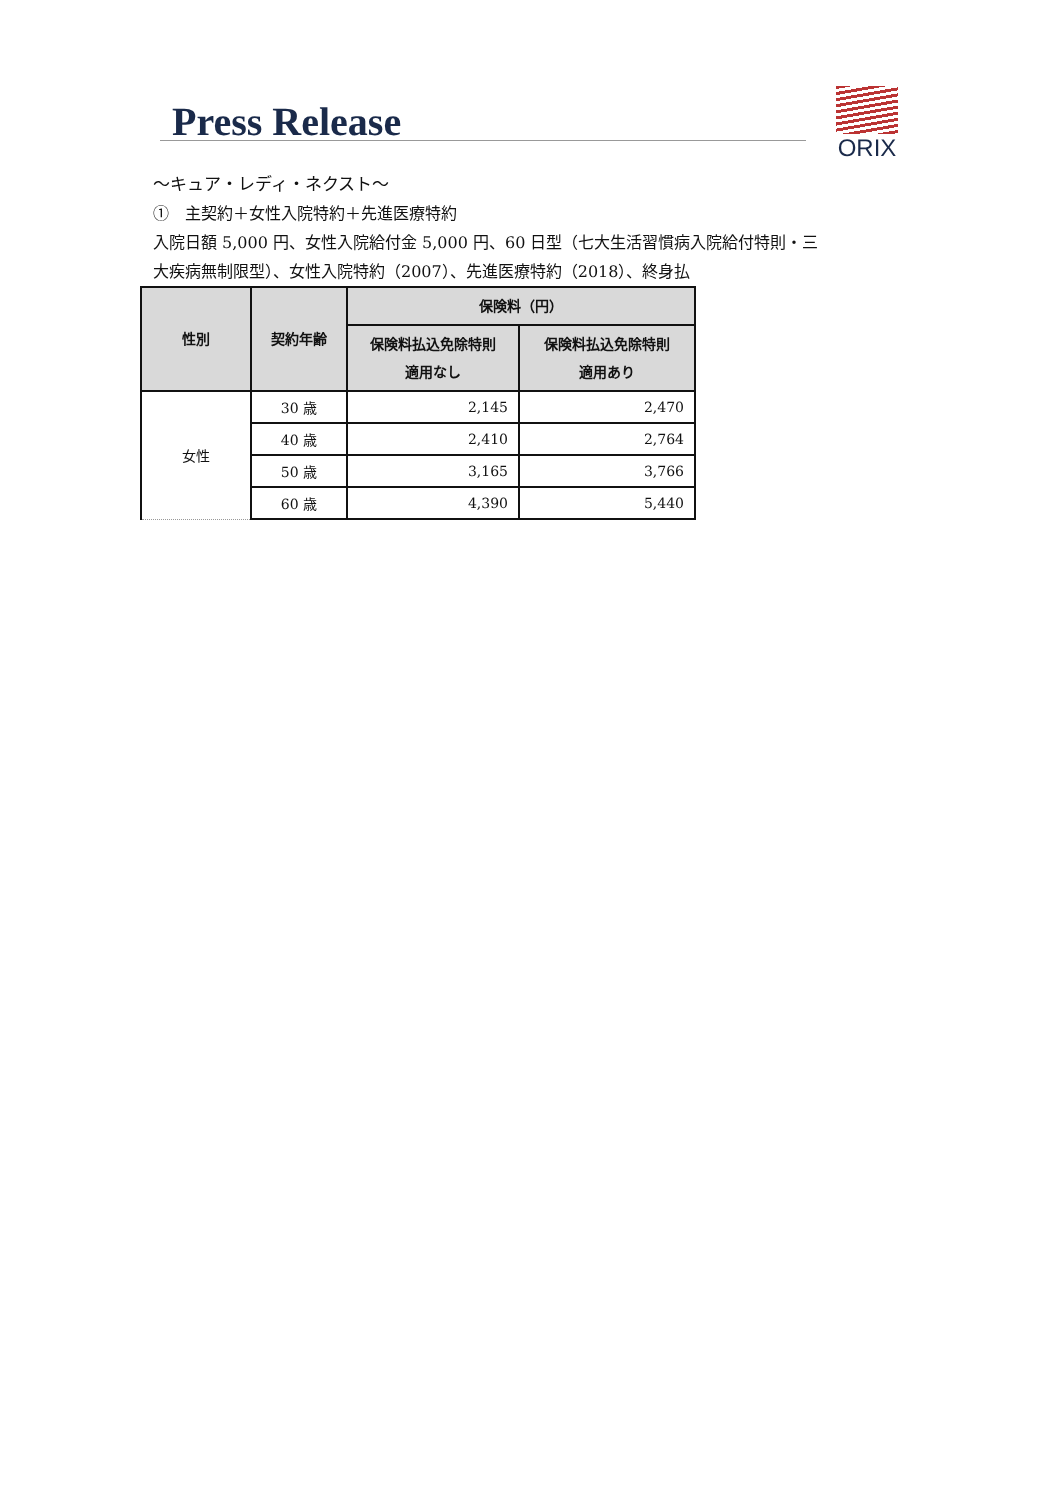Press Release
ORIX
〜キュア・レディ・ネクスト〜
①　主契約＋女性入院特約＋先進医療特約
入院日額 5,000 円、女性入院給付金 5,000 円、60 日型（七大生活習慣病入院給付特則・三
大疾病無制限型）、女性入院特約（2007）、先進医療特約（2018）、終身払
| 性別 | 契約年齢 | 保険料（円） | |
| --- | --- | --- | --- |
| | | 保険料払込免除特則 適用なし | 保険料払込免除特則 適用あり |
| 女性 | 30 歳 | 2,145 | 2,470 |
| | 40 歳 | 2,410 | 2,764 |
| | 50 歳 | 3,165 | 3,766 |
| | 60 歳 | 4,390 | 5,440 |